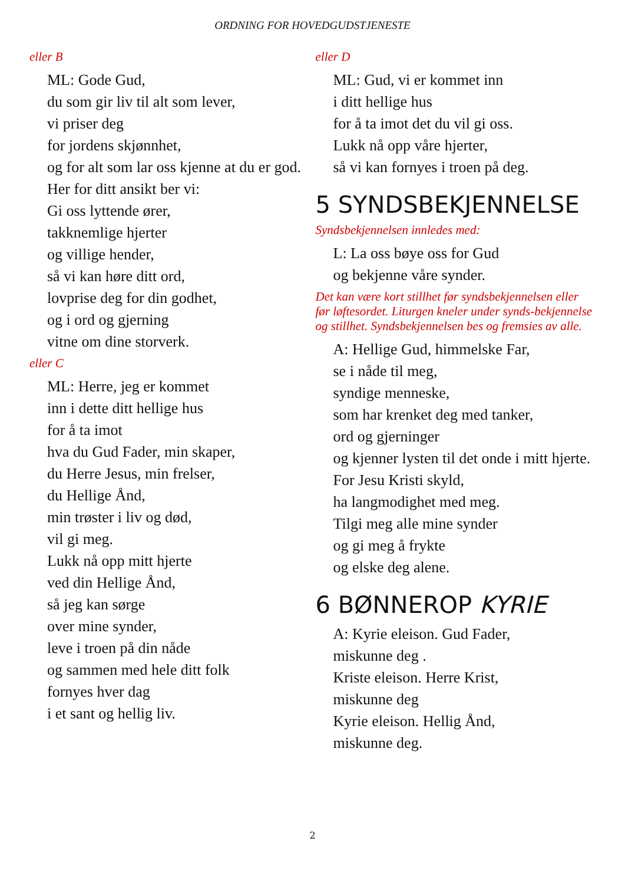ORDNING FOR HOVEDGUDSTJENESTE
eller B
ML: Gode Gud,
du som gir liv til alt som lever,
vi priser deg
for jordens skjønnhet,
og for alt som lar oss kjenne at du er god.
Her for ditt ansikt ber vi:
Gi oss lyttende ører,
takknemlige hjerter
og villige hender,
så vi kan høre ditt ord,
lovprise deg for din godhet,
og i ord og gjerning
vitne om dine storverk.
eller C
ML: Herre, jeg er kommet
inn i dette ditt hellige hus
for å ta imot
hva du Gud Fader, min skaper,
du Herre Jesus, min frelser,
du Hellige Ånd,
min trøster i liv og død,
vil gi meg.
Lukk nå opp mitt hjerte
ved din Hellige Ånd,
så jeg kan sørge
over mine synder,
leve i troen på din nåde
og sammen med hele ditt folk
fornyes hver dag
i et sant og hellig liv.
eller D
ML: Gud, vi er kommet inn
i ditt hellige hus
for å ta imot det du vil gi oss.
Lukk nå opp våre hjerter,
så vi kan fornyes i troen på deg.
5 SYNDSBEKJENNELSE
Syndsbekjennelsen innledes med:
L: La oss bøye oss for Gud
og bekjenne våre synder.
Det kan være kort stillhet før syndsbekjennelsen eller før løftesordet. Liturgen kneler under synds-bekjennelse og stillhet. Syndsbekjennelsen bes og fremsies av alle.
A: Hellige Gud, himmelske Far,
se i nåde til meg,
syndige menneske,
som har krenket deg med tanker,
ord og gjerninger
og kjenner lysten til det onde i mitt hjerte. For Jesu Kristi skyld,
ha langmodighet med meg.
Tilgi meg alle mine synder
og gi meg å frykte
og elske deg alene.
6 BØNNEROP KYRIE
A: Kyrie eleison. Gud Fader,
miskunne deg .
Kriste eleison. Herre Krist,
miskunne deg
Kyrie eleison. Hellig Ånd,
miskunne deg.
2